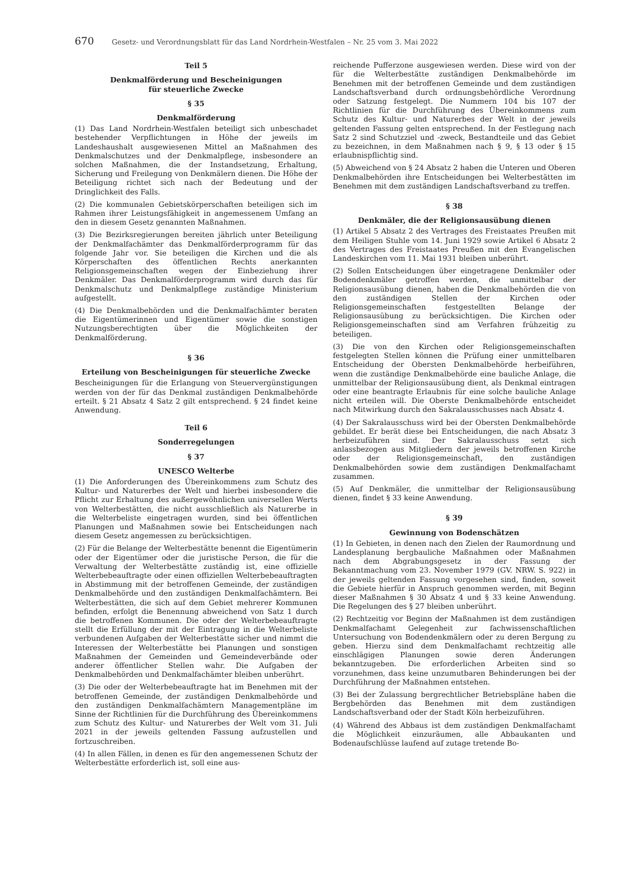670 Gesetz- und Verordnungsblatt für das Land Nordrhein-Westfalen – Nr. 25 vom 3. Mai 2022
Teil 5
Denkmalförderung und Bescheinigungen
für steuerliche Zwecke
§ 35
Denkmalförderung
(1) Das Land Nordrhein-Westfalen beteiligt sich unbeschadet bestehender Verpflichtungen in Höhe der jeweils im Landeshaushalt ausgewiesenen Mittel an Maßnahmen des Denkmalschutzes und der Denkmalpflege, insbesondere an solchen Maßnahmen, die der Instandsetzung, Erhaltung, Sicherung und Freilegung von Denkmälern dienen. Die Höhe der Beteiligung richtet sich nach der Bedeutung und der Dringlichkeit des Falls.
(2) Die kommunalen Gebietskörperschaften beteiligen sich im Rahmen ihrer Leistungsfähigkeit in angemessenem Umfang an den in diesem Gesetz genannten Maßnahmen.
(3) Die Bezirksregierungen bereiten jährlich unter Beteiligung der Denkmalfachämter das Denkmalförderprogramm für das folgende Jahr vor. Sie beteiligen die Kirchen und die als Körperschaften des öffentlichen Rechts anerkannten Religionsgemeinschaften wegen der Einbeziehung ihrer Denkmäler. Das Denkmalförderprogramm wird durch das für Denkmalschutz und Denkmalpflege zuständige Ministerium aufgestellt.
(4) Die Denkmalbehörden und die Denkmalfachämter beraten die Eigentümerinnen und Eigentümer sowie die sonstigen Nutzungsberechtigten über die Möglichkeiten der Denkmalförderung.
§ 36
Erteilung von Bescheinigungen für steuerliche Zwecke
Bescheinigungen für die Erlangung von Steuervergünstigungen werden von der für das Denkmal zuständigen Denkmalbehörde erteilt. § 21 Absatz 4 Satz 2 gilt entsprechend. § 24 findet keine Anwendung.
Teil 6
Sonderregelungen
§ 37
UNESCO Welterbe
(1) Die Anforderungen des Übereinkommens zum Schutz des Kultur- und Naturerbes der Welt und hierbei insbesondere die Pflicht zur Erhaltung des außergewöhnlichen universellen Werts von Welterbestätten, die nicht ausschließlich als Naturerbe in die Welterbeliste eingetragen wurden, sind bei öffentlichen Planungen und Maßnahmen sowie bei Entscheidungen nach diesem Gesetz angemessen zu berücksichtigen.
(2) Für die Belange der Welterbestätte benennt die Eigentümerin oder der Eigentümer oder die juristische Person, die für die Verwaltung der Welterbestätte zuständig ist, eine offizielle Welterbebeauftragte oder einen offiziellen Welterbebeauftragten in Abstimmung mit der betroffenen Gemeinde, der zuständigen Denkmalbehörde und den zuständigen Denkmalfachämtern. Bei Welterbestätten, die sich auf dem Gebiet mehrerer Kommunen befinden, erfolgt die Benennung abweichend von Satz 1 durch die betroffenen Kommunen. Die oder der Welterbebeauftragte stellt die Erfüllung der mit der Eintragung in die Welterbeliste verbundenen Aufgaben der Welterbestätte sicher und nimmt die Interessen der Welterbestätte bei Planungen und sonstigen Maßnahmen der Gemeinden und Gemeindeverbände oder anderer öffentlicher Stellen wahr. Die Aufgaben der Denkmalbehörden und Denkmalfachämter bleiben unberührt.
(3) Die oder der Welterbebeauftragte hat im Benehmen mit der betroffenen Gemeinde, der zuständigen Denkmalbehörde und den zuständigen Denkmalfachämtern Managementpläne im Sinne der Richtlinien für die Durchführung des Übereinkommens zum Schutz des Kultur- und Naturerbes der Welt vom 31. Juli 2021 in der jeweils geltenden Fassung aufzustellen und fortzuschreiben.
(4) In allen Fällen, in denen es für den angemessenen Schutz der Welterbestätte erforderlich ist, soll eine aus-
reichende Pufferzone ausgewiesen werden. Diese wird von der für die Welterbestätte zuständigen Denkmalbehörde im Benehmen mit der betroffenen Gemeinde und dem zuständigen Landschaftsverband durch ordnungsbehördliche Verordnung oder Satzung festgelegt. Die Nummern 104 bis 107 der Richtlinien für die Durchführung des Übereinkommens zum Schutz des Kultur- und Naturerbes der Welt in der jeweils geltenden Fassung gelten entsprechend. In der Festlegung nach Satz 2 sind Schutzziel und -zweck, Bestandteile und das Gebiet zu bezeichnen, in dem Maßnahmen nach § 9, § 13 oder § 15 erlaubnispflichtig sind.
(5) Abweichend von § 24 Absatz 2 haben die Unteren und Oberen Denkmalbehörden ihre Entscheidungen bei Welterbestätten im Benehmen mit dem zuständigen Landschaftsverband zu treffen.
§ 38
Denkmäler, die der Religionsausübung dienen
(1) Artikel 5 Absatz 2 des Vertrages des Freistaates Preußen mit dem Heiligen Stuhle vom 14. Juni 1929 sowie Artikel 6 Absatz 2 des Vertrages des Freistaates Preußen mit den Evangelischen Landeskirchen vom 11. Mai 1931 bleiben unberührt.
(2) Sollen Entscheidungen über eingetragene Denkmäler oder Bodendenkmäler getroffen werden, die unmittelbar der Religionsausübung dienen, haben die Denkmalbehörden die von den zuständigen Stellen der Kirchen oder Religionsgemeinschaften festgestellten Belange der Religionsausübung zu berücksichtigen. Die Kirchen oder Religionsgemeinschaften sind am Verfahren frühzeitig zu beteiligen.
(3) Die von den Kirchen oder Religionsgemeinschaften festgelegten Stellen können die Prüfung einer unmittelbaren Entscheidung der Obersten Denkmalbehörde herbeiführen, wenn die zuständige Denkmalbehörde eine bauliche Anlage, die unmittelbar der Religionsausübung dient, als Denkmal eintragen oder eine beantragte Erlaubnis für eine solche bauliche Anlage nicht erteilen will. Die Oberste Denkmalbehörde entscheidet nach Mitwirkung durch den Sakralausschusses nach Absatz 4.
(4) Der Sakralausschuss wird bei der Obersten Denkmalbehörde gebildet. Er berät diese bei Entscheidungen, die nach Absatz 3 herbeizuführen sind. Der Sakralausschuss setzt sich anlassbezogen aus Mitgliedern der jeweils betroffenen Kirche oder der Religionsgemeinschaft, den zuständigen Denkmalbehörden sowie dem zuständigen Denkmalfachamt zusammen.
(5) Auf Denkmäler, die unmittelbar der Religionsausübung dienen, findet § 33 keine Anwendung.
§ 39
Gewinnung von Bodenschätzen
(1) In Gebieten, in denen nach den Zielen der Raumordnung und Landesplanung bergbauliche Maßnahmen oder Maßnahmen nach dem Abgrabungsgesetz in der Fassung der Bekanntmachung vom 23. November 1979 (GV. NRW. S. 922) in der jeweils geltenden Fassung vorgesehen sind, finden, soweit die Gebiete hierfür in Anspruch genommen werden, mit Beginn dieser Maßnahmen § 30 Absatz 4 und § 33 keine Anwendung. Die Regelungen des § 27 bleiben unberührt.
(2) Rechtzeitig vor Beginn der Maßnahmen ist dem zuständigen Denkmalfachamt Gelegenheit zur fachwissenschaftlichen Untersuchung von Bodendenkmälern oder zu deren Bergung zu geben. Hierzu sind dem Denkmalfachamt rechtzeitig alle einschlägigen Planungen sowie deren Änderungen bekanntzugeben. Die erforderlichen Arbeiten sind so vorzunehmen, dass keine unzumutbaren Behinderungen bei der Durchführung der Maßnahmen entstehen.
(3) Bei der Zulassung bergrechtlicher Betriebspläne haben die Bergbehörden das Benehmen mit dem zuständigen Landschaftsverband oder der Stadt Köln herbeizuführen.
(4) Während des Abbaus ist dem zuständigen Denkmalfachamt die Möglichkeit einzuräumen, alle Abbaukanten und Bodenaufschlüsse laufend auf zutage tretende Bo-